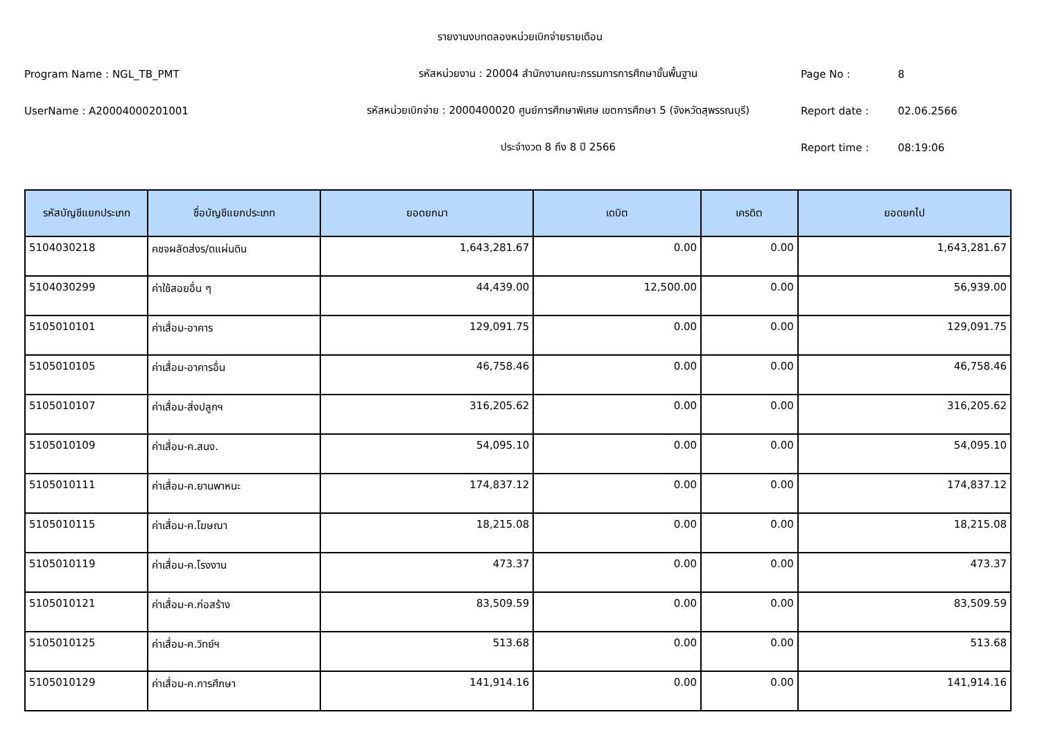รายงานงบทดลองหน่วยเบิกจ่ายรายเดือน
Program Name : NGL_TB_PMT
รหัสหน่วยงาน : 20004 สำนักงานคณะกรรมการการศึกษาขั้นพื้นฐาน
Page No :
8
UserName : A20004000201001
รหัสหน่วยเบิกจ่าย : 2000400020 ศูนย์การศึกษาพิเศษ เขตการศึกษา 5 (จังหวัดสุพรรณบุรี)
Report date :
02.06.2566
ประจำงวด 8 ถึง 8 ปี 2566
Report time :
08:19:06
| รหัสบัญชีแยกประเภท | ชื่อบัญชีแยกประเภท | ยอดยกมา | เดบิต | เครดิต | ยอดยกไป |
| --- | --- | --- | --- | --- | --- |
| 5104030218 | คชจผลัดส่งร/ดแผ่นดิน | 1,643,281.67 | 0.00 | 0.00 | 1,643,281.67 |
| 5104030299 | ค่าใช้สอยอื่น ๆ | 44,439.00 | 12,500.00 | 0.00 | 56,939.00 |
| 5105010101 | ค่าเสื่อม-อาคาร | 129,091.75 | 0.00 | 0.00 | 129,091.75 |
| 5105010105 | ค่าเสื่อม-อาคารอื่น | 46,758.46 | 0.00 | 0.00 | 46,758.46 |
| 5105010107 | ค่าเสื่อม-สิ่งปลูกฯ | 316,205.62 | 0.00 | 0.00 | 316,205.62 |
| 5105010109 | ค่าเสื่อม-ค.สนง. | 54,095.10 | 0.00 | 0.00 | 54,095.10 |
| 5105010111 | ค่าเสื่อม-ค.ยานพาหนะ | 174,837.12 | 0.00 | 0.00 | 174,837.12 |
| 5105010115 | ค่าเสื่อม-ค.โฆษณา | 18,215.08 | 0.00 | 0.00 | 18,215.08 |
| 5105010119 | ค่าเสื่อม-ค.โรงงาน | 473.37 | 0.00 | 0.00 | 473.37 |
| 5105010121 | ค่าเสื่อม-ค.ก่อสร้าง | 83,509.59 | 0.00 | 0.00 | 83,509.59 |
| 5105010125 | ค่าเสื่อม-ค.วิทย์ฯ | 513.68 | 0.00 | 0.00 | 513.68 |
| 5105010129 | ค่าเสื่อม-ค.การศึกษา | 141,914.16 | 0.00 | 0.00 | 141,914.16 |